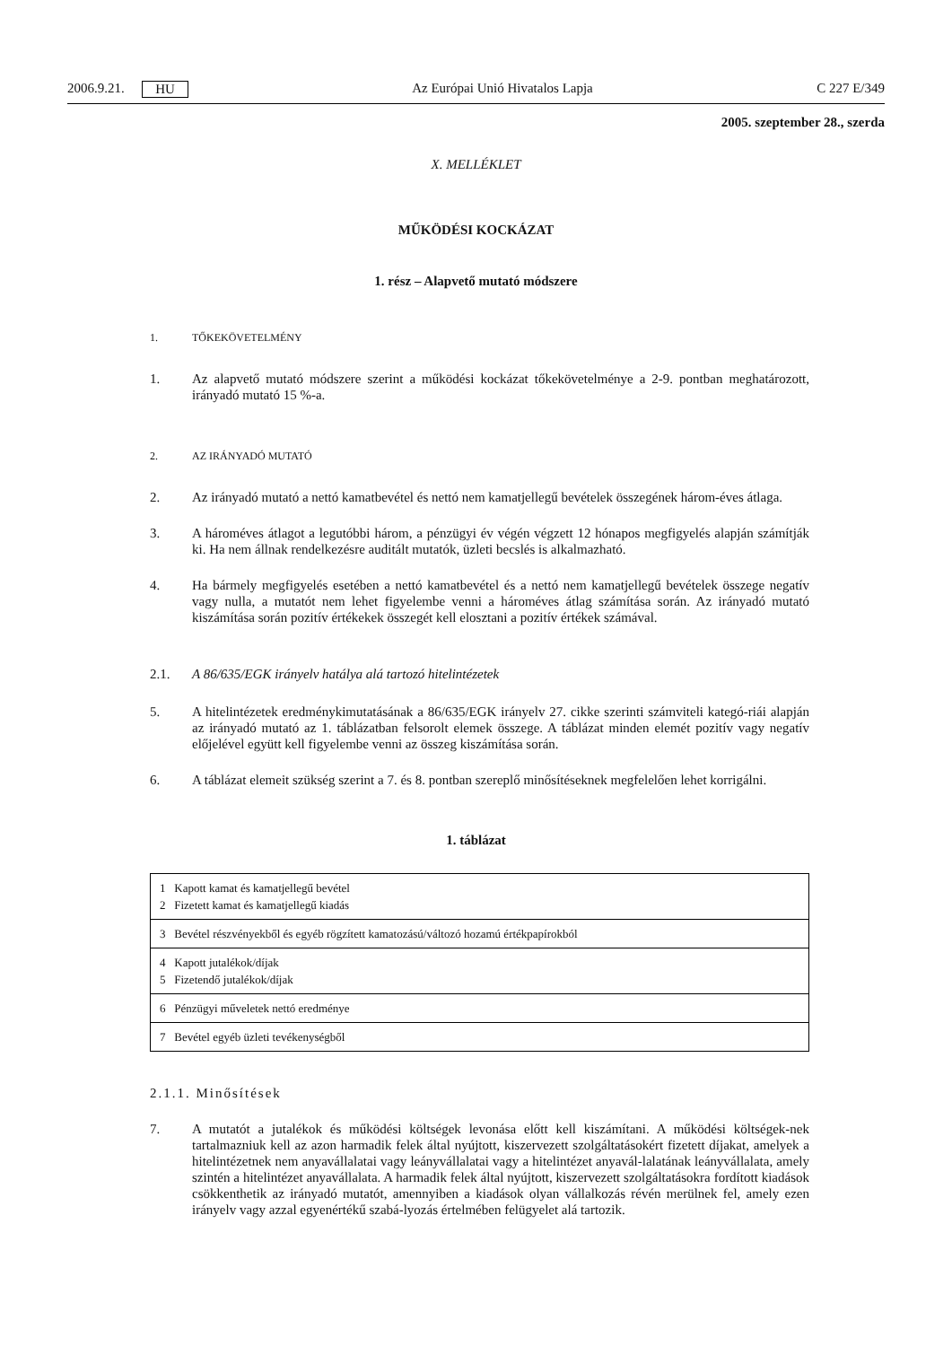2006.9.21. HU Az Európai Unió Hivatalos Lapja C 227 E/349
2005. szeptember 28., szerda
X. MELLÉKLET
MŰKÖDÉSI KOCKÁZAT
1. rész – Alapvető mutató módszere
1. TŐKEKÖVETELMÉNY
1. Az alapvető mutató módszere szerint a működési kockázat tőkekövetelménye a 2-9. pontban meghatározott, irányadó mutató 15 %-a.
2. AZ IRÁNYADÓ MUTATÓ
2. Az irányadó mutató a nettó kamatbevétel és nettó nem kamatjellegű bevételek összegének három-éves átlaga.
3. A hároméves átlagot a legutóbbi három, a pénzügyi év végén végzett 12 hónapos megfigyelés alapján számítják ki. Ha nem állnak rendelkezésre auditált mutatók, üzleti becslés is alkalmazható.
4. Ha bármely megfigyelés esetében a nettó kamatbevétel és a nettó nem kamatjellegű bevételek összege negatív vagy nulla, a mutatót nem lehet figyelembe venni a hároméves átlag számítása során. Az irányadó mutató kiszámítása során pozitív értékekek összegét kell elosztani a pozitív értékek számával.
2.1. A 86/635/EGK irányelv hatálya alá tartozó hitelintézetek
5. A hitelintézetek eredménykimutatásának a 86/635/EGK irányelv 27. cikke szerinti számviteli kategó-riái alapján az irányadó mutató az 1. táblázatban felsorolt elemek összege. A táblázat minden elemét pozitív vagy negatív előjelével együtt kell figyelembe venni az összeg kiszámítása során.
6. A táblázat elemeit szükség szerint a 7. és 8. pontban szereplő minősítéseknek megfelelően lehet korrigálni.
1. táblázat
| 1 Kapott kamat és kamatjellegű bevétel 2 Fizetett kamat és kamatjellegű kiadás |
| 3 Bevétel részvényekből és egyéb rögzített kamatozású/változó hozamú értékpapírokból |
| 4 Kapott jutalékok/díjak 5 Fizetendő jutalékok/díjak |
| 6 Pénzügyi műveletek nettó eredménye |
| 7 Bevétel egyéb üzleti tevékenységből |
2.1.1. Minősítések
7. A mutatót a jutalékok és működési költségek levonása előtt kell kiszámítani. A működési költségek-nek tartalmazniuk kell az azon harmadik felek által nyújtott, kiszervezett szolgáltatásokért fizetett díjakat, amelyek a hitelintézetnek nem anyavállalatai vagy leányvállalatai vagy a hitelintézet anyavál-lalatának leányvállalata, amely szintén a hitelintézet anyavállalata. A harmadik felek által nyújtott, kiszervezett szolgáltatásokra fordított kiadások csökkenthetik az irányadó mutatót, amennyiben a kiadások olyan vállalkozás révén merülnek fel, amely ezen irányelv vagy azzal egyenértékű szabá-lyozás értelmében felügyelet alá tartozik.